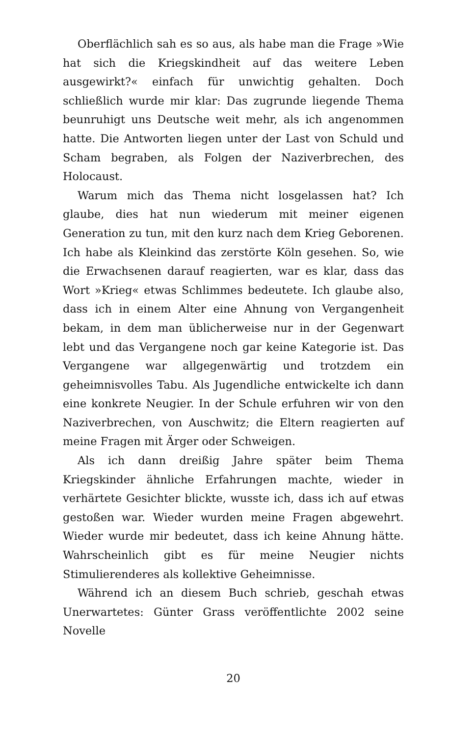Oberflächlich sah es so aus, als habe man die Frage »Wie hat sich die Kriegskindheit auf das weitere Leben ausgewirkt?« einfach für unwichtig gehalten. Doch schließlich wurde mir klar: Das zugrunde liegende Thema beunruhigt uns Deutsche weit mehr, als ich angenommen hatte. Die Antworten liegen unter der Last von Schuld und Scham begraben, als Folgen der Naziverbrechen, des Holocaust.
Warum mich das Thema nicht losgelassen hat? Ich glaube, dies hat nun wiederum mit meiner eigenen Generation zu tun, mit den kurz nach dem Krieg Geborenen. Ich habe als Kleinkind das zerstörte Köln gesehen. So, wie die Erwachsenen darauf reagierten, war es klar, dass das Wort »Krieg« etwas Schlimmes bedeutete. Ich glaube also, dass ich in einem Alter eine Ahnung von Vergangenheit bekam, in dem man üblicherweise nur in der Gegenwart lebt und das Vergangene noch gar keine Kategorie ist. Das Vergangene war allgegenwärtig und trotzdem ein geheimnisvolles Tabu. Als Jugendliche entwickelte ich dann eine konkrete Neugier. In der Schule erfuhren wir von den Naziverbrechen, von Auschwitz; die Eltern reagierten auf meine Fragen mit Ärger oder Schweigen.
Als ich dann dreißig Jahre später beim Thema Kriegskinder ähnliche Erfahrungen machte, wieder in verhärtete Gesichter blickte, wusste ich, dass ich auf etwas gestoßen war. Wieder wurden meine Fragen abgewehrt. Wieder wurde mir bedeutet, dass ich keine Ahnung hätte. Wahrscheinlich gibt es für meine Neugier nichts Stimulierenderes als kollektive Geheimnisse.
Während ich an diesem Buch schrieb, geschah etwas Unerwartetes: Günter Grass veröffentlichte 2002 seine Novelle
20